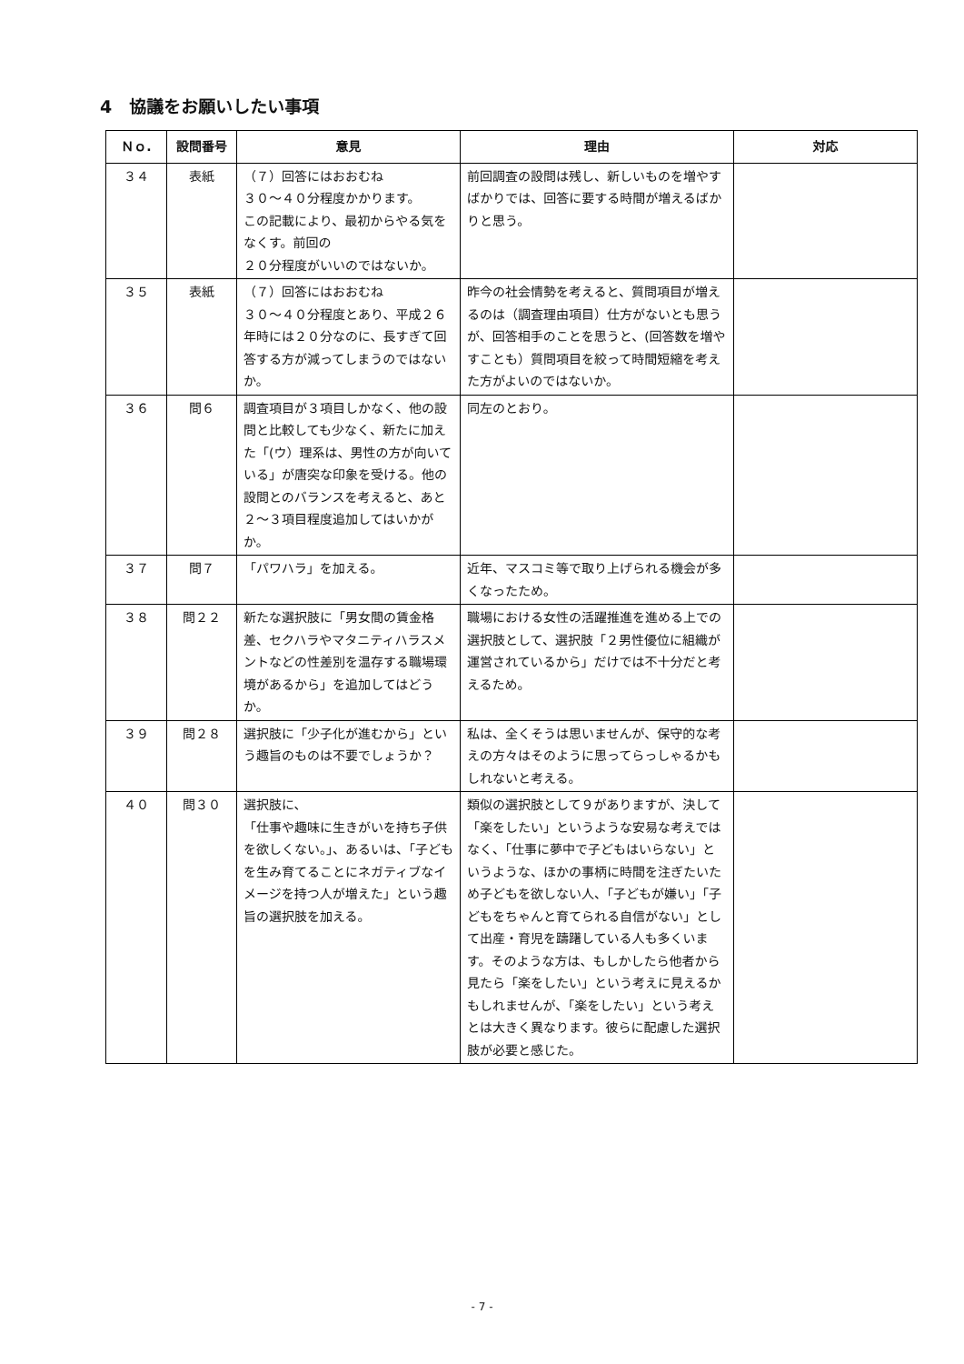4　協議をお願いしたい事項
| Ｎｏ. | 設問番号 | 意見 | 理由 | 対応 |
| --- | --- | --- | --- | --- |
| ３４ | 表紙 | （７）回答にはおおむね ３０～４０分程度かかります。 この記載により、最初からやる気をなくす。前回の ２０分程度がいいのではないか。 | 前回調査の設問は残し、新しいものを増やすばかりでは、回答に要する時間が増えるばかりと思う。 | |
| ３５ | 表紙 | （７）回答にはおおむね ３０～４０分程度とあり、平成２６年時には２０分なのに、長すぎて回答する方が減ってしまうのではないか。 | 昨今の社会情勢を考えると、質問項目が増えるのは（調査理由項目）仕方がないとも思うが、回答相手のことを思うと、(回答数を増やすことも）質問項目を絞って時間短縮を考えた方がよいのではないか。 | |
| ３６ | 問６ | 調査項目が３項目しかなく、他の設問と比較しても少なく、新たに加えた「(ウ）理系は、男性の方が向いている」が唐突な印象を受ける。他の設問とのバランスを考えると、あと２～３項目程度追加してはいかがか。 | 同左のとおり。 | |
| ３７ | 問７ | 「パワハラ」を加える。 | 近年、マスコミ等で取り上げられる機会が多くなったため。 | |
| ３８ | 問２２ | 新たな選択肢に「男女間の賃金格差、セクハラやマタニティハラスメントなどの性差別を温存する職場環境があるから」を追加してはどうか。 | 職場における女性の活躍推進を進める上での選択肢として、選択肢「２男性優位に組織が運営されているから」だけでは不十分だと考えるため。 | |
| ３９ | 問２８ | 選択肢に「少子化が進むから」という趣旨のものは不要でしょうか？ | 私は、全くそうは思いませんが、保守的な考えの方々はそのように思ってらっしゃるかもしれないと考える。 | |
| ４０ | 問３０ | 選択肢に、 「仕事や趣味に生きがいを持ち子供を欲しくない。」、あるいは、「子どもを生み育てることにネガティブなイメージを持つ人が増えた」という趣旨の選択肢を加える。 | 類似の選択肢として９がありますが、決して「楽をしたい」というような安易な考えではなく、「仕事に夢中で子どもはいらない」というような、ほかの事柄に時間を注ぎたいため子どもを欲しない人、「子どもが嫌い」「子どもをちゃんと育てられる自信がない」として出産・育児を躊躇している人も多くいます。そのような方は、もしかしたら他者から見たら「楽をしたい」という考えに見えるかもしれませんが、「楽をしたい」という考えとは大きく異なります。彼らに配慮した選択肢が必要と感じた。 | |
- 7 -